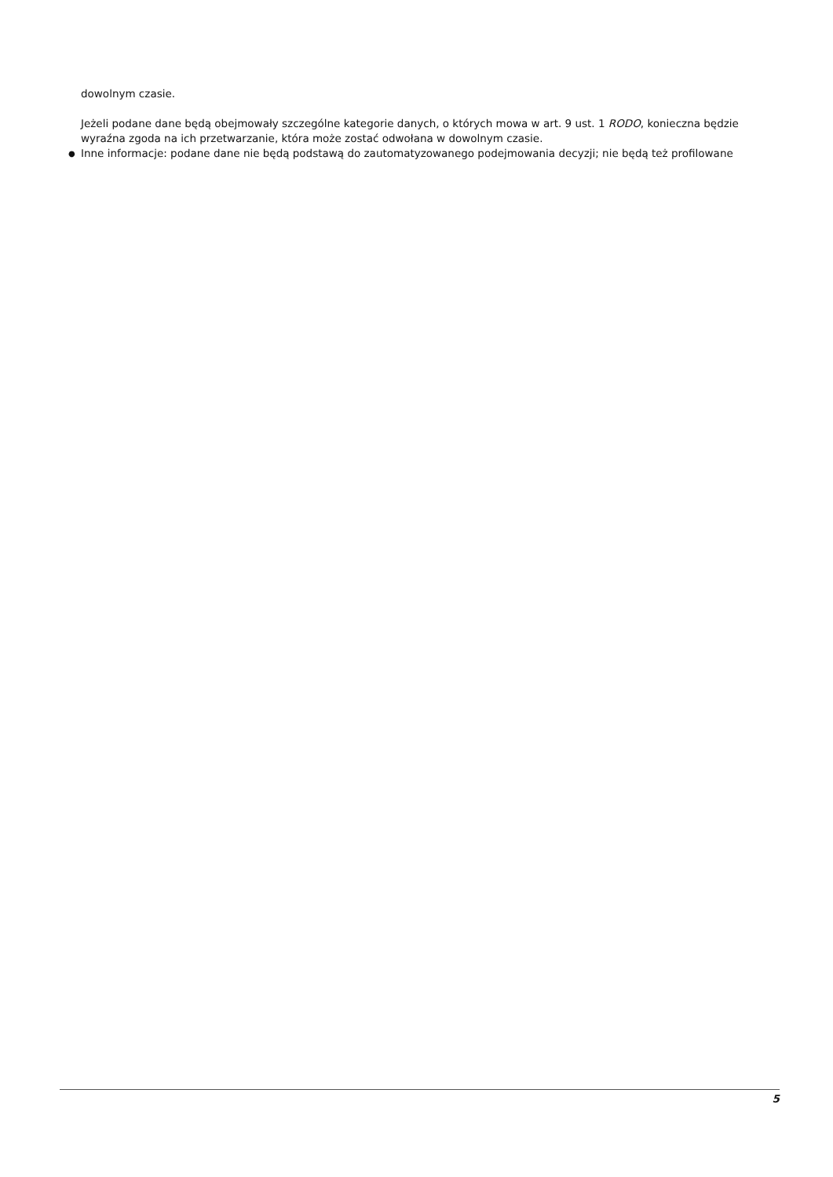dowolnym czasie.
Jeżeli podane dane będą obejmowały szczególne kategorie danych, o których mowa w art. 9 ust. 1 RODO, konieczna będzie wyraźna zgoda na ich przetwarzanie, która może zostać odwołana w dowolnym czasie.
● Inne informacje: podane dane nie będą podstawą do zautomatyzowanego podejmowania decyzji; nie będą też profilowane
5